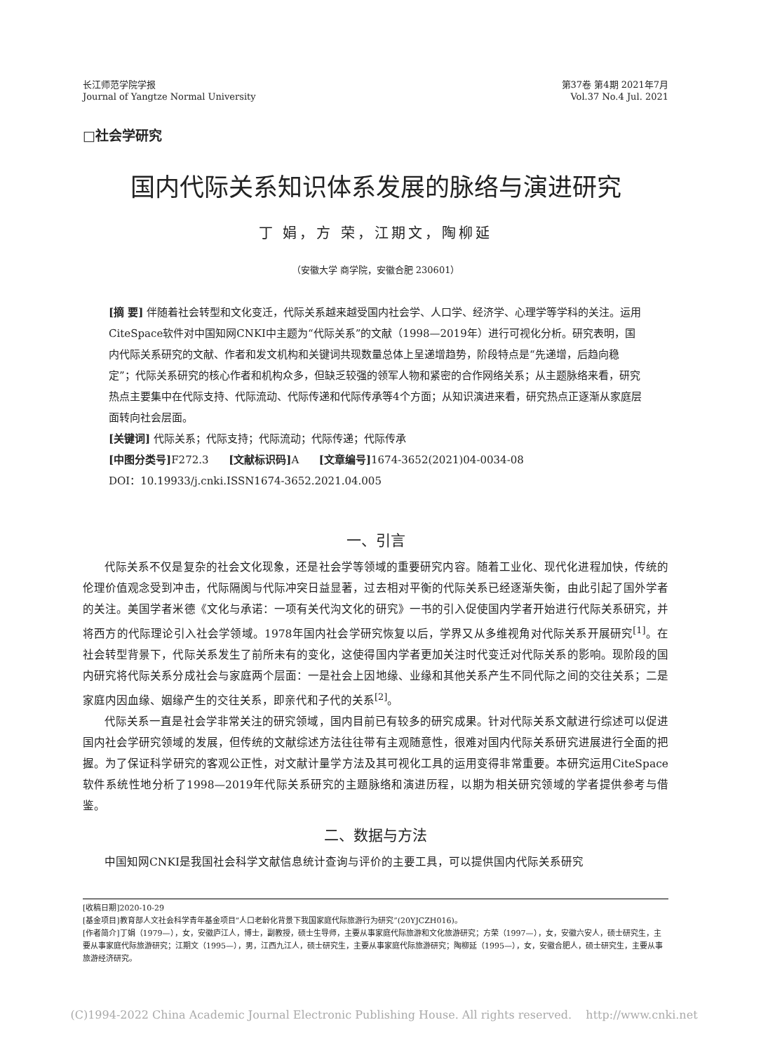长江师范学院学报
Journal of Yangtze Normal University
第37卷 第4期 2021年7月
Vol.37 No.4 Jul. 2021
□社会学研究
国内代际关系知识体系发展的脉络与演进研究
丁 娟，方 荣，江期文，陶柳延
（安徽大学 商学院，安徽合肥 230601）
[摘 要] 伴随着社会转型和文化变迁，代际关系越来越受国内社会学、人口学、经济学、心理学等学科的关注。运用CiteSpace软件对中国知网CNKI中主题为“代际关系”的文献（1998—2019年）进行可视化分析。研究表明，国内代际关系研究的文献、作者和发文机构和关键词共现数量总体上呈递增趋势，阶段特点是“先递增，后趋向稳定”；代际关系研究的核心作者和机构众多，但缺乏较强的领军人物和紧密的合作网络关系；从主题脉络来看，研究热点主要集中在代际支持、代际流动、代际传递和代际传承等4个方面；从知识演进来看，研究热点正逐渐从家庭层面转向社会层面。
[关键词] 代际关系；代际支持；代际流动；代际传递；代际传承
[中图分类号] F272.3 [文献标识码] A [文章编号] 1674-3652(2021)04-0034-08
DOI：10.19933/j.cnki.ISSN1674-3652.2021.04.005
一、引言
代际关系不仅是复杂的社会文化现象，还是社会学等领域的重要研究内容。随着工业化、现代化进程加快，传统的伦理价值观念受到冲击，代际隔阂与代际冲突日益显著，过去相对平衡的代际关系已经逐渐失衡，由此引起了国外学者的关注。美国学者米德《文化与承诺：一项有关代沟文化的研究》一书的引入促使国内学者开始进行代际关系研究，并将西方的代际理论引入社会学领域。1978年国内社会学研究恢复以后，学界又从多维视角对代际关系开展研究<sup>[1]</sup>。在社会转型背景下，代际关系发生了前所未有的变化，这使得国内学者更加关注时代变迁对代际关系的影响。现阶段的国内研究将代际关系分成社会与家庭两个层面：一是社会上因地缘、业缘和其他关系产生不同代际之间的交往关系；二是家庭内因血缘、姻缘产生的交往关系，即亲代和子代的关系<sup>[2]</sup>。
代际关系一直是社会学非常关注的研究领域，国内目前已有较多的研究成果。针对代际关系文献进行综述可以促进国内社会学研究领域的发展，但传统的文献综述方法往往带有主观随意性，很难对国内代际关系研究进展进行全面的把握。为了保证科学研究的客观公正性，对文献计量学方法及其可视化工具的运用变得非常重要。本研究运用CiteSpace软件系统性地分析了1998—2019年代际关系研究的主题脉络和演进历程，以期为相关研究领域的学者提供参考与借鉴。
二、数据与方法
中国知网CNKI是我国社会科学文献信息统计查询与评价的主要工具，可以提供国内代际关系研究
[收稿日期]2020-10-29
[基金项目]教育部人文社会科学青年基金项目“人口老龄化背景下我国家庭代际旅游行为研究”(20YJCZH016)。
[作者简介]丁娟（1979—），女，安徽庐江人，博士，副教授，硕士生导师，主要从事家庭代际旅游和文化旅游研究；方荣（1997—），女，安徽六安人，硕士研究生，主要从事家庭代际旅游研究；江期文（1995—），男，江西九江人，硕士研究生，主要从事家庭代际旅游研究；陶柳延（1995—），女，安徽合肥人，硕士研究生，主要从事旅游经济研究。
(C)1994-2022 China Academic Journal Electronic Publishing House. All rights reserved. http://www.cnki.net